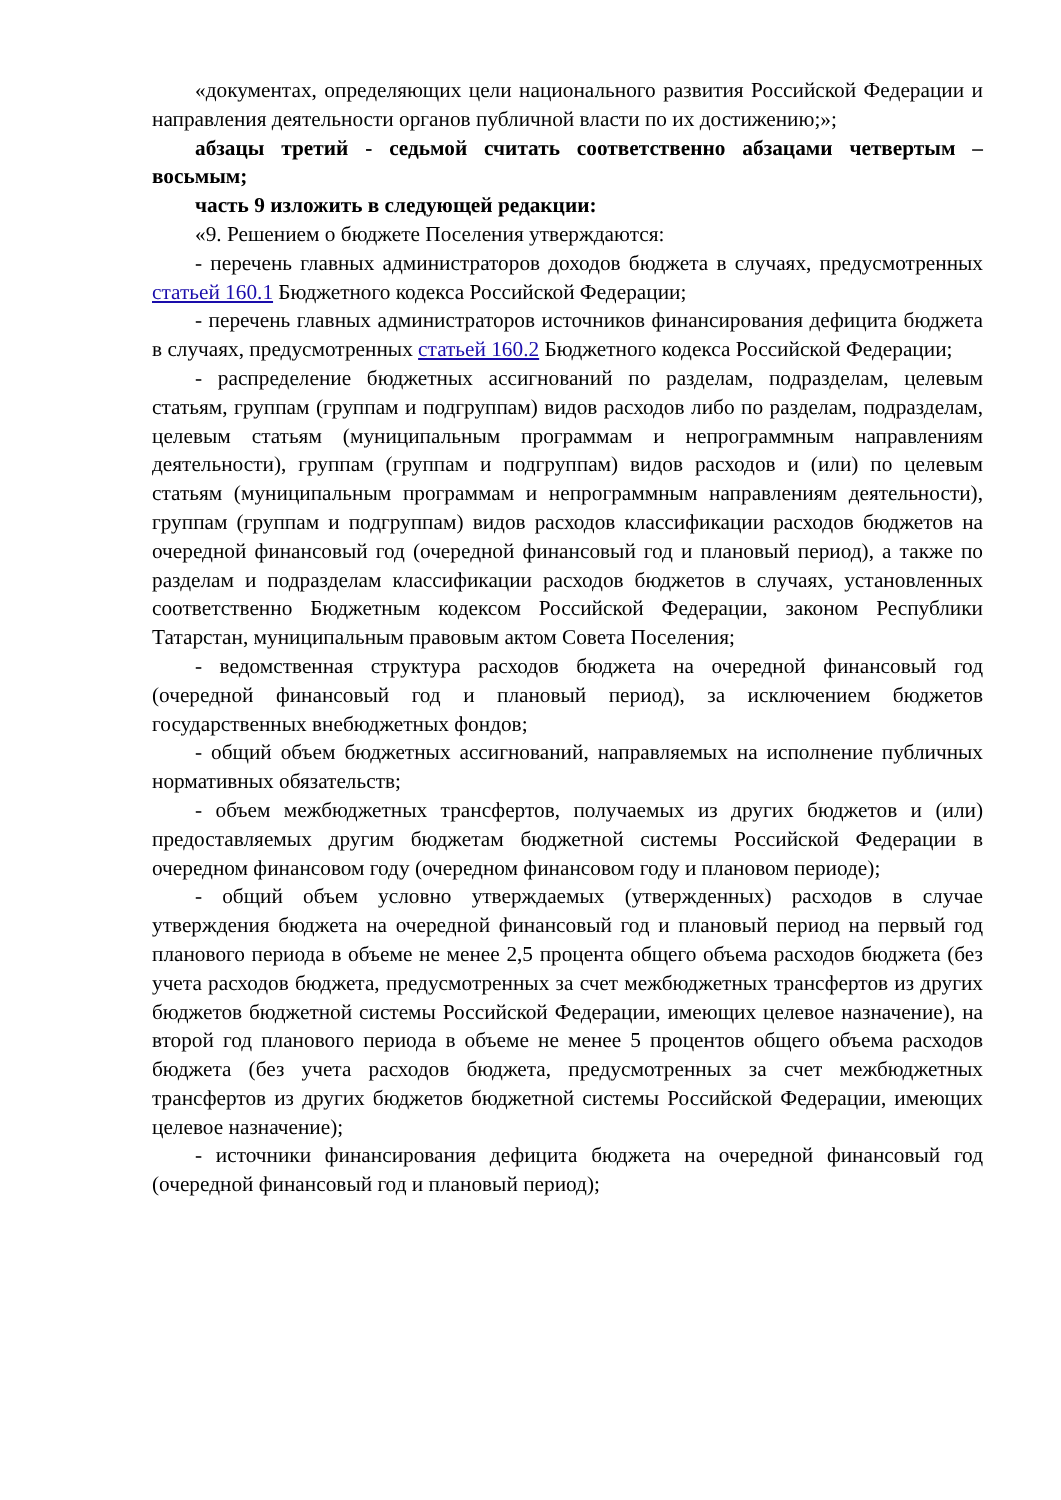«документах, определяющих цели национального развития Российской Федерации и направления деятельности органов публичной власти по их достижению;»;
абзацы третий - седьмой считать соответственно абзацами четвертым – восьмым;
часть 9 изложить в следующей редакции:
«9. Решением о бюджете Поселения утверждаются:
- перечень главных администраторов доходов бюджета в случаях, предусмотренных статьей 160.1 Бюджетного кодекса Российской Федерации;
- перечень главных администраторов источников финансирования дефицита бюджета в случаях, предусмотренных статьей 160.2 Бюджетного кодекса Российской Федерации;
- распределение бюджетных ассигнований по разделам, подразделам, целевым статьям, группам (группам и подгруппам) видов расходов либо по разделам, подразделам, целевым статьям (муниципальным программам и непрограммным направлениям деятельности), группам (группам и подгруппам) видов расходов и (или) по целевым статьям (муниципальным программам и непрограммным направлениям деятельности), группам (группам и подгруппам) видов расходов классификации расходов бюджетов на очередной финансовый год (очередной финансовый год и плановый период), а также по разделам и подразделам классификации расходов бюджетов в случаях, установленных соответственно Бюджетным кодексом Российской Федерации, законом Республики Татарстан, муниципальным правовым актом Совета Поселения;
- ведомственная структура расходов бюджета на очередной финансовый год (очередной финансовый год и плановый период), за исключением бюджетов государственных внебюджетных фондов;
- общий объем бюджетных ассигнований, направляемых на исполнение публичных нормативных обязательств;
- объем межбюджетных трансфертов, получаемых из других бюджетов и (или) предоставляемых другим бюджетам бюджетной системы Российской Федерации в очередном финансовом году (очередном финансовом году и плановом периоде);
- общий объем условно утверждаемых (утвержденных) расходов в случае утверждения бюджета на очередной финансовый год и плановый период на первый год планового периода в объеме не менее 2,5 процента общего объема расходов бюджета (без учета расходов бюджета, предусмотренных за счет межбюджетных трансфертов из других бюджетов бюджетной системы Российской Федерации, имеющих целевое назначение), на второй год планового периода в объеме не менее 5 процентов общего объема расходов бюджета (без учета расходов бюджета, предусмотренных за счет межбюджетных трансфертов из других бюджетов бюджетной системы Российской Федерации, имеющих целевое назначение);
- источники финансирования дефицита бюджета на очередной финансовый год (очередной финансовый год и плановый период);